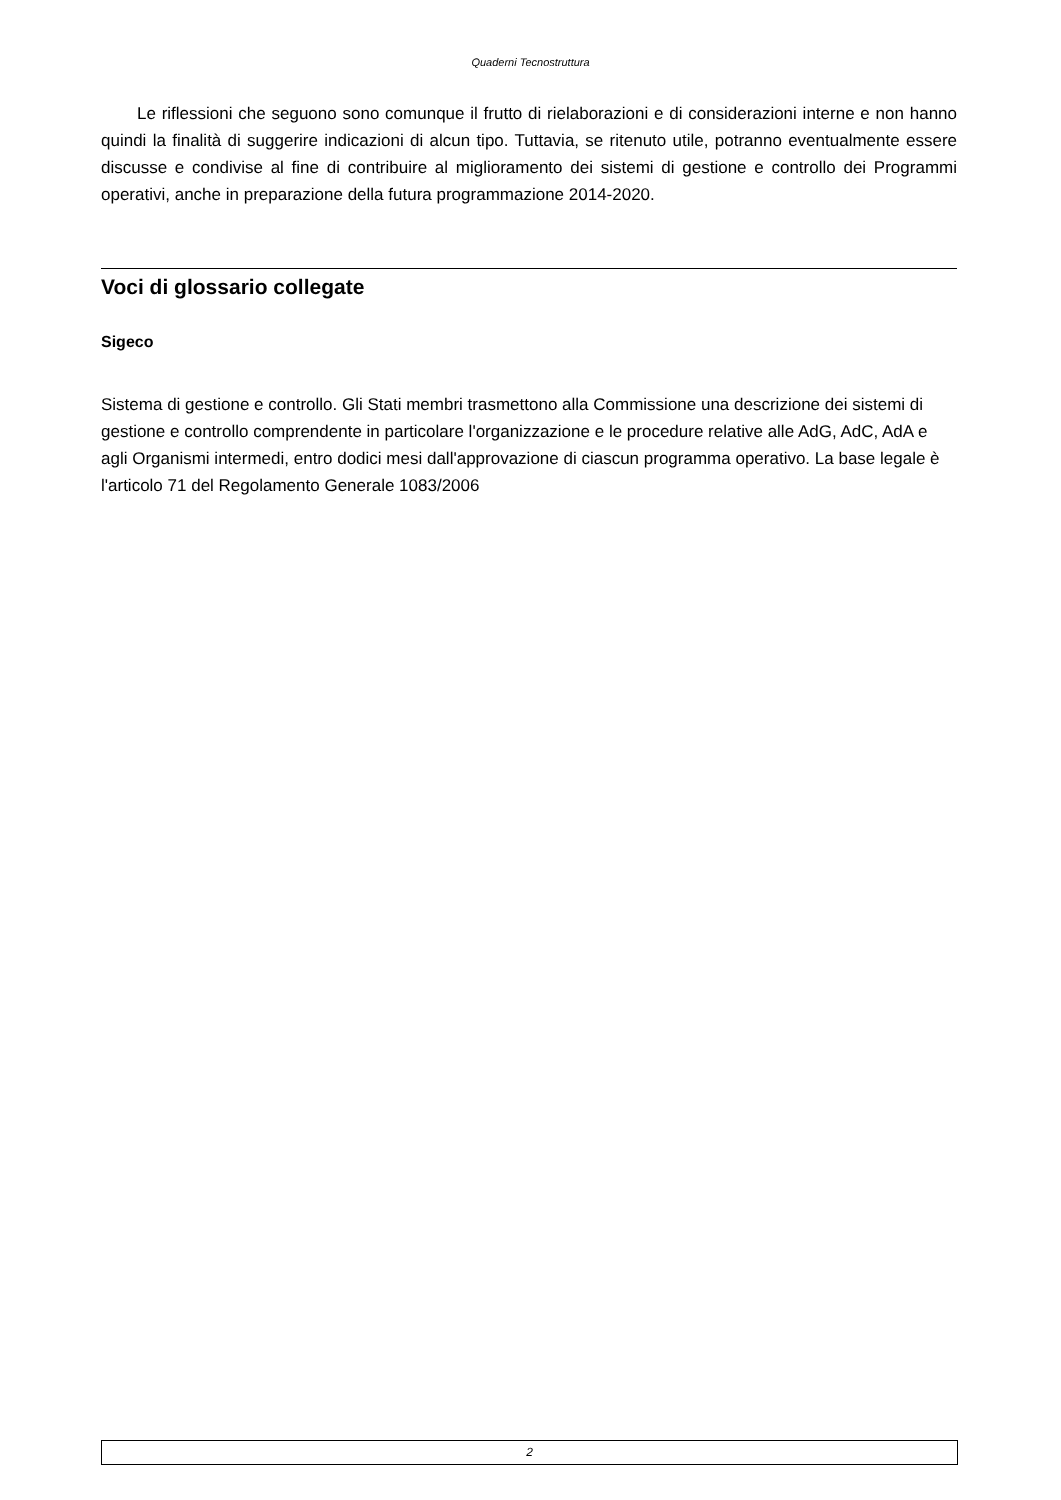Quaderni Tecnostruttura
Le riflessioni che seguono sono comunque il frutto di rielaborazioni e di considerazioni interne e non hanno quindi la finalità di suggerire indicazioni di alcun tipo. Tuttavia, se ritenuto utile, potranno eventualmente essere discusse e condivise al fine di contribuire al miglioramento dei sistemi di gestione e controllo dei Programmi operativi, anche in preparazione della futura programmazione 2014-2020.
Voci di glossario collegate
Sigeco
Sistema di gestione e controllo. Gli Stati membri trasmettono alla Commissione una descrizione dei sistemi di gestione e controllo comprendente in particolare l'organizzazione e le procedure relative alle AdG, AdC, AdA e agli Organismi intermedi, entro dodici mesi dall'approvazione di ciascun programma operativo. La base legale è l'articolo 71 del Regolamento Generale 1083/2006
2